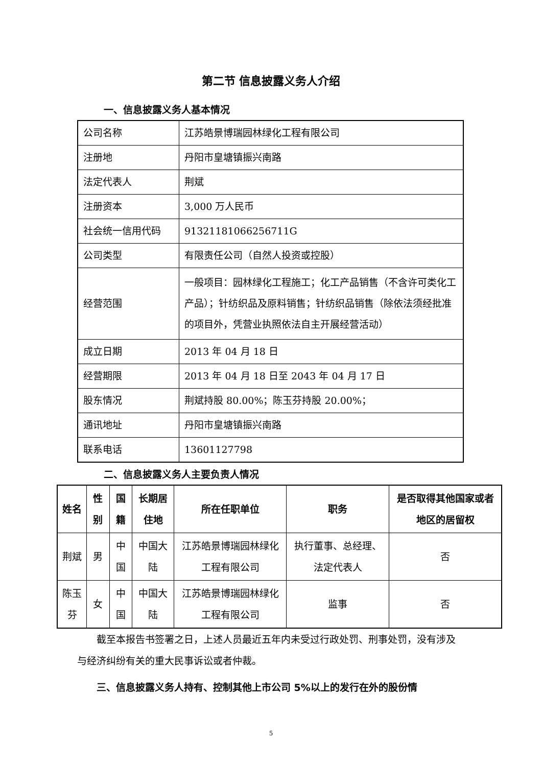第二节 信息披露义务人介绍
一、信息披露义务人基本情况
| 公司名称 | 江苏皓景博瑞园林绿化工程有限公司 |
| 注册地 | 丹阳市皇塘镇振兴南路 |
| 法定代表人 | 荆斌 |
| 注册资本 | 3,000 万人民币 |
| 社会统一信用代码 | 91321181066256711G |
| 公司类型 | 有限责任公司（自然人投资或控股） |
| 经营范围 | 一般项目：园林绿化工程施工；化工产品销售（不含许可类化工产品）；针纺织品及原料销售；针纺织品销售（除依法须经批准的项目外，凭营业执照依法自主开展经营活动） |
| 成立日期 | 2013 年 04 月 18 日 |
| 经营期限 | 2013 年 04 月 18 日至 2043 年 04 月 17 日 |
| 股东情况 | 荆斌持股 80.00%；陈玉芬持股 20.00%； |
| 通讯地址 | 丹阳市皇塘镇振兴南路 |
| 联系电话 | 13601127798 |
二、信息披露义务人主要负责人情况
| 姓名 | 性别 | 国籍 | 长期居住地 | 所在任职单位 | 职务 | 是否取得其他国家或者地区的居留权 |
| --- | --- | --- | --- | --- | --- | --- |
| 荆斌 | 男 | 中国 | 中国大陆 | 江苏皓景博瑞园林绿化工程有限公司 | 执行董事、总经理、法定代表人 | 否 |
| 陈玉芬 | 女 | 中国 | 中国大陆 | 江苏皓景博瑞园林绿化工程有限公司 | 监事 | 否 |
截至本报告书签署之日，上述人员最近五年内未受过行政处罚、刑事处罚，没有涉及与经济纠纷有关的重大民事诉讼或者仲裁。
三、信息披露义务人持有、控制其他上市公司 5%以上的发行在外的股份情
5